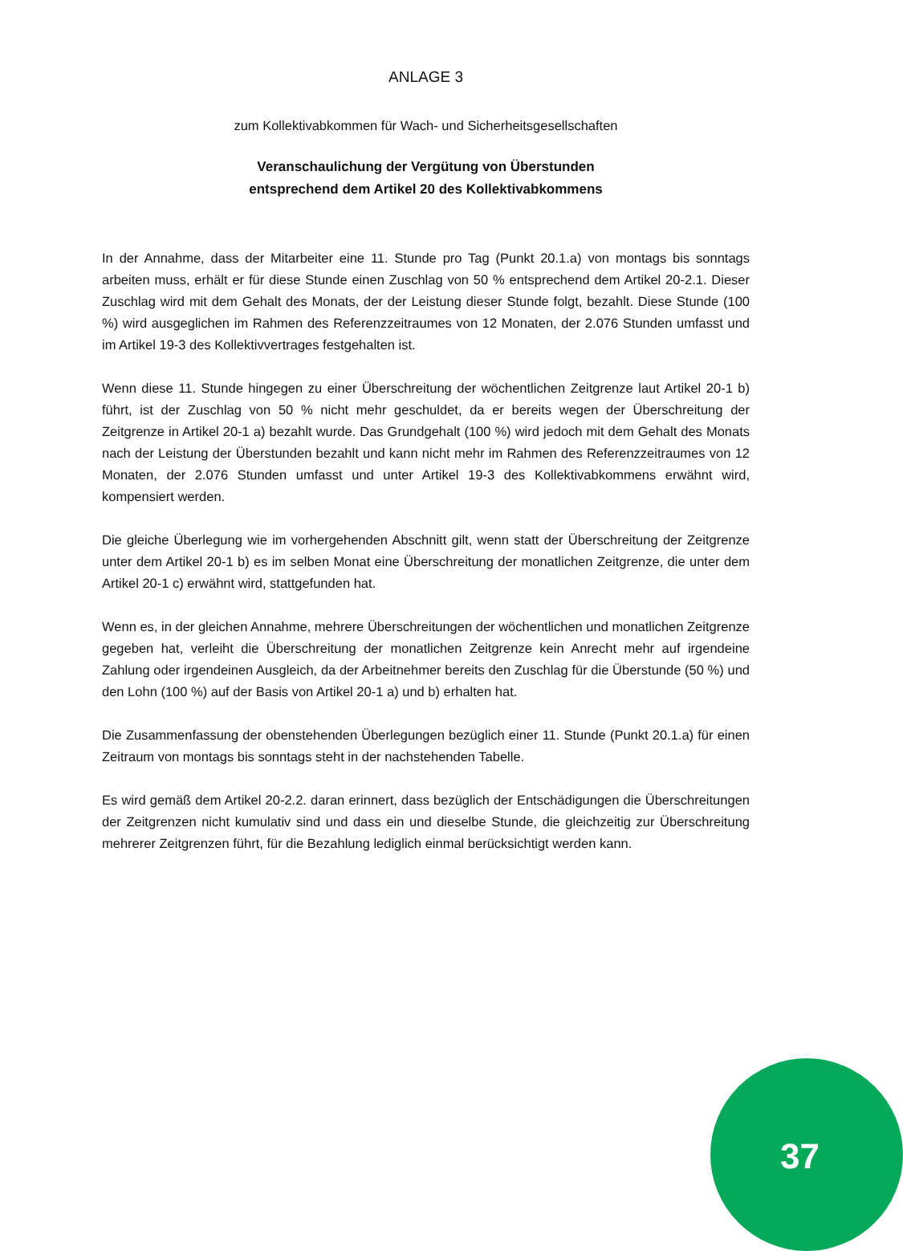ANLAGE 3
zum Kollektivabkommen für Wach- und Sicherheitsgesellschaften
Veranschaulichung der Vergütung von Überstunden
entsprechend dem Artikel 20 des Kollektivabkommens
In der Annahme, dass der Mitarbeiter eine 11. Stunde pro Tag (Punkt 20.1.a) von montags bis sonntags arbeiten muss, erhält er für diese Stunde einen Zuschlag von 50 % entsprechend dem Artikel 20-2.1. Dieser Zuschlag wird mit dem Gehalt des Monats, der der Leistung dieser Stunde folgt, bezahlt. Diese Stunde (100 %) wird ausgeglichen im Rahmen des Referenzzeitraumes von 12 Monaten, der 2.076 Stunden umfasst und im Artikel 19-3 des Kollektivvertrages festgehalten ist.
Wenn diese 11. Stunde hingegen zu einer Überschreitung der wöchentlichen Zeitgrenze laut Artikel 20-1 b) führt, ist der Zuschlag von 50 % nicht mehr geschuldet, da er bereits wegen der Überschreitung der Zeitgrenze in Artikel 20-1 a) bezahlt wurde. Das Grundgehalt (100 %) wird jedoch mit dem Gehalt des Monats nach der Leistung der Überstunden bezahlt und kann nicht mehr im Rahmen des Referenzzeitraumes von 12 Monaten, der 2.076 Stunden umfasst und unter Artikel 19-3 des Kollektivabkommens erwähnt wird, kompensiert werden.
Die gleiche Überlegung wie im vorhergehenden Abschnitt gilt, wenn statt der Überschreitung der Zeitgrenze unter dem Artikel 20-1 b) es im selben Monat eine Überschreitung der monatlichen Zeitgrenze, die unter dem Artikel 20-1 c) erwähnt wird, stattgefunden hat.
Wenn es, in der gleichen Annahme, mehrere Überschreitungen der wöchentlichen und monatlichen Zeitgrenze gegeben hat, verleiht die Überschreitung der monatlichen Zeitgrenze kein Anrecht mehr auf irgendeine Zahlung oder irgendeinen Ausgleich, da der Arbeitnehmer bereits den Zuschlag für die Überstunde (50 %) und den Lohn (100 %) auf der Basis von Artikel 20-1 a) und b) erhalten hat.
Die Zusammenfassung der obenstehenden Überlegungen bezüglich einer 11. Stunde (Punkt 20.1.a) für einen Zeitraum von montags bis sonntags steht in der nachstehenden Tabelle.
Es wird gemäß dem Artikel 20-2.2. daran erinnert, dass bezüglich der Entschädigungen die Überschreitungen der Zeitgrenzen nicht kumulativ sind und dass ein und dieselbe Stunde, die gleichzeitig zur Überschreitung mehrerer Zeitgrenzen führt, für die Bezahlung lediglich einmal berücksichtigt werden kann.
37